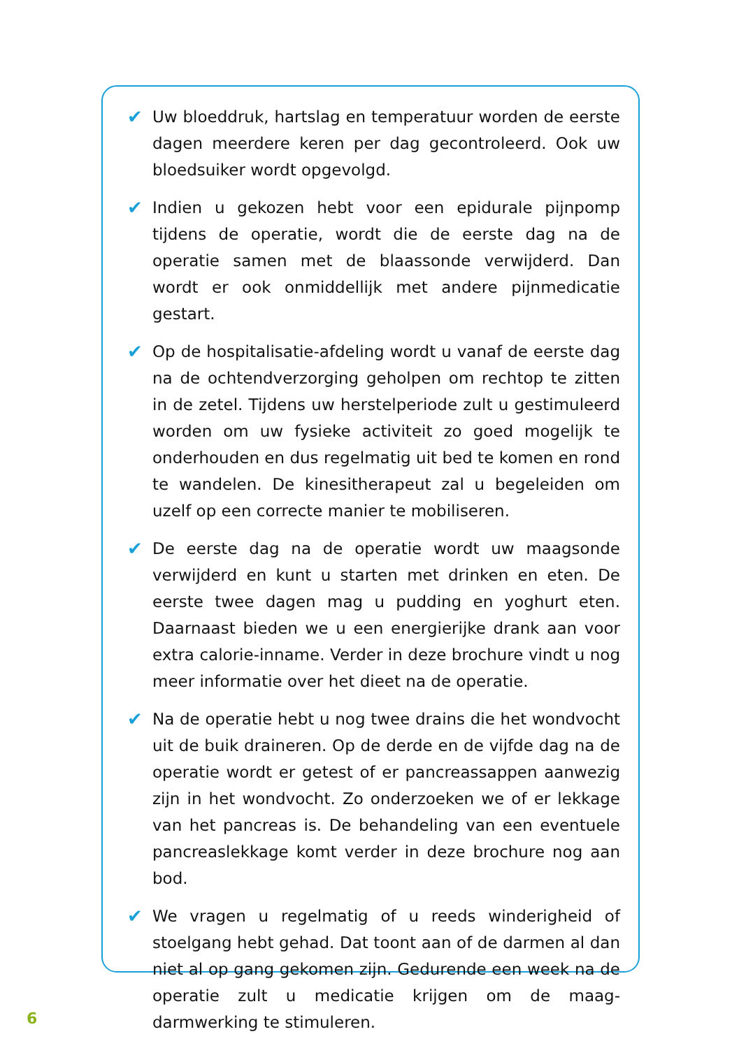✔ Uw bloeddruk, hartslag en temperatuur worden de eerste dagen meerdere keren per dag gecontroleerd. Ook uw bloedsuiker wordt opgevolgd.
✔ Indien u gekozen hebt voor een epidurale pijnpomp tijdens de operatie, wordt die de eerste dag na de operatie samen met de blaassonde verwijderd. Dan wordt er ook onmiddellijk met andere pijnmedicatie gestart.
✔ Op de hospitalisatie-afdeling wordt u vanaf de eerste dag na de ochtendverzorging geholpen om rechtop te zitten in de zetel. Tijdens uw herstelperiode zult u gestimuleerd worden om uw fysieke activiteit zo goed mogelijk te onderhouden en dus regelmatig uit bed te komen en rond te wandelen. De kinesitherapeut zal u begeleiden om uzelf op een correcte manier te mobiliseren.
✔ De eerste dag na de operatie wordt uw maagsonde verwijderd en kunt u starten met drinken en eten. De eerste twee dagen mag u pudding en yoghurt eten. Daarnaast bieden we u een energierijke drank aan voor extra calorie-inname. Verder in deze brochure vindt u nog meer informatie over het dieet na de operatie.
✔ Na de operatie hebt u nog twee drains die het wondvocht uit de buik draineren. Op de derde en de vijfde dag na de operatie wordt er getest of er pancreassappen aanwezig zijn in het wondvocht. Zo onderzoeken we of er lekkage van het pancreas is. De behandeling van een eventuele pancreaslekkage komt verder in deze brochure nog aan bod.
✔ We vragen u regelmatig of u reeds winderigheid of stoelgang hebt gehad. Dat toont aan of de darmen al dan niet al op gang gekomen zijn. Gedurende een week na de operatie zult u medicatie krijgen om de maag-darmwerking te stimuleren.
6